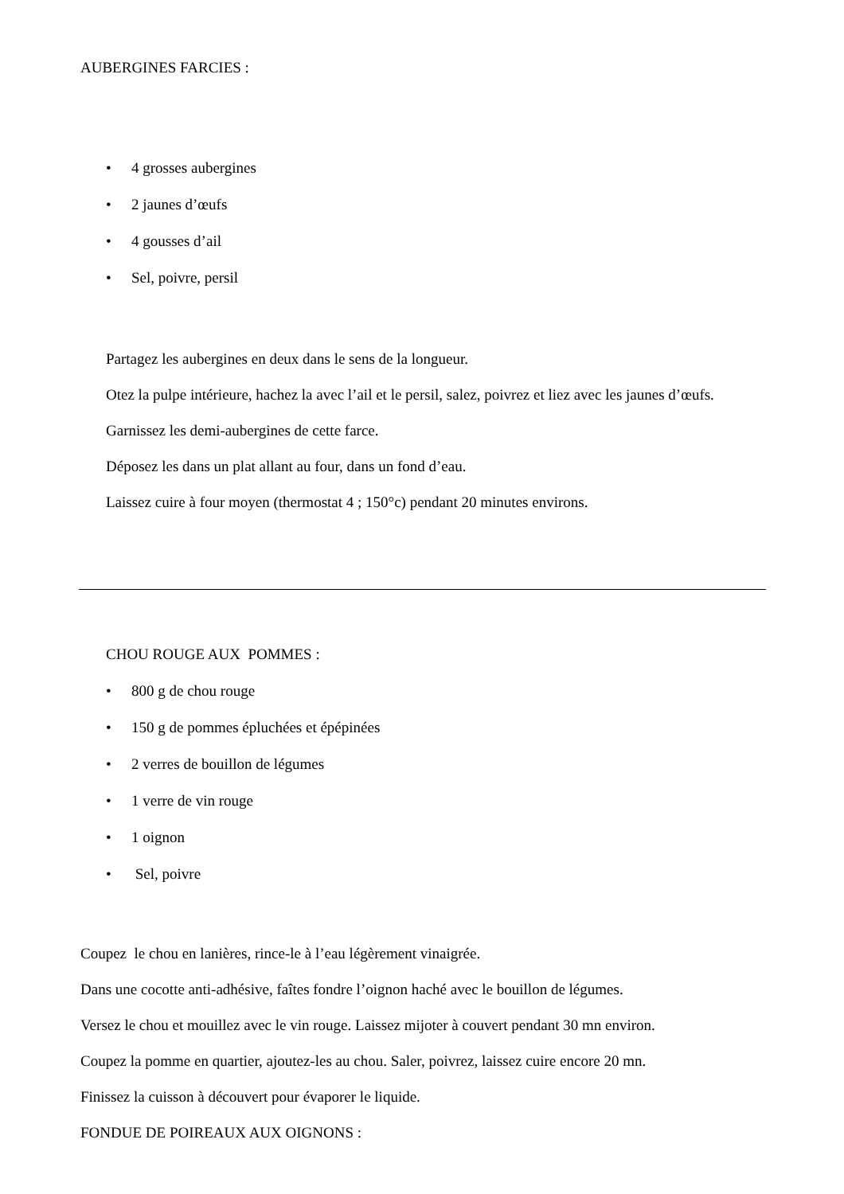AUBERGINES FARCIES :
• 4 grosses aubergines
• 2 jaunes d’œufs
• 4 gousses d’ail
• Sel, poivre, persil
Partagez les aubergines en deux dans le sens de la longueur.
Otez la pulpe intérieure, hachez la avec l’ail et le persil, salez, poivrez et liez avec les jaunes d’œufs.
Garnissez les demi-aubergines de cette farce.
Déposez les dans un plat allant au four, dans un fond d’eau.
Laissez cuire à four moyen (thermostat 4 ; 150°c) pendant 20 minutes environs.
CHOU ROUGE AUX POMMES :
• 800 g de chou rouge
• 150 g de pommes épluchées et épépinées
• 2 verres de bouillon de légumes
• 1 verre de vin rouge
• 1 oignon
• Sel, poivre
Coupez le chou en lanières, rince-le à l’eau légèrement vinaigrée.
Dans une cocotte anti-adhésive, faîtes fondre l’oignon haché avec le bouillon de légumes.
Versez le chou et mouillez avec le vin rouge. Laissez mijoter à couvert pendant 30 mn environ.
Coupez la pomme en quartier, ajoutez-les au chou. Saler, poivrez, laissez cuire encore 20 mn.
Finissez la cuisson à découvert pour évaporer le liquide.
FONDUE DE POIREAUX AUX OIGNONS :